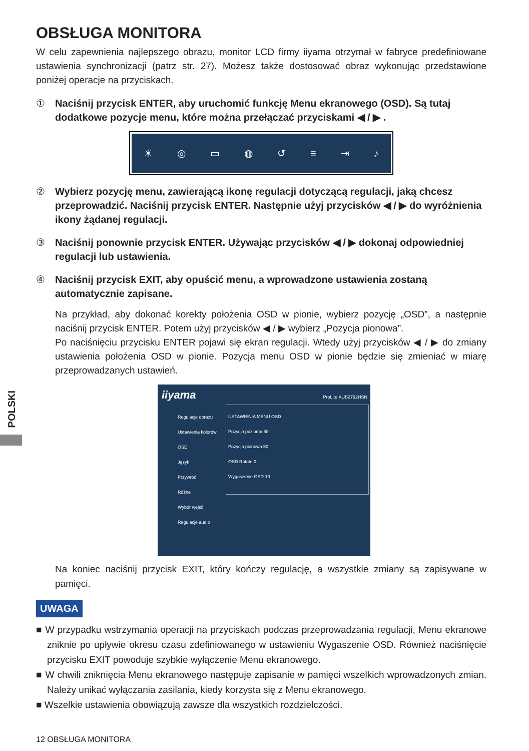POLSKI
OBSŁUGA MONITORA
W celu zapewnienia najlepszego obrazu, monitor LCD firmy iiyama otrzymał w fabryce predefiniowane ustawienia synchronizacji (patrz str. 27). Możesz także dostosować obraz wykonując przedstawione poniżej operacje na przyciskach.
① Naciśnij przycisk ENTER, aby uruchomić funkcję Menu ekranowego (OSD). Są tutaj dodatkowe pozycje menu, które można przełączać przyciskami ◀ / ▶ .
☀ ◎ ▭ ◍ ↺ ≡ ⇥ ♪
② Wybierz pozycję menu, zawierającą ikonę regulacji dotyczącą regulacji, jaką chcesz przeprowadzić. Naciśnij przycisk ENTER. Następnie użyj przycisków ◀ / ▶ do wyróżnienia ikony żądanej regulacji.
③ Naciśnij ponownie przycisk ENTER. Używając przycisków ◀ / ▶ dokonaj odpowiedniej regulacji lub ustawienia.
④ Naciśnij przycisk EXIT, aby opuścić menu, a wprowadzone ustawienia zostaną automatycznie zapisane.
Na przykład, aby dokonać korekty położenia OSD w pionie, wybierz pozycję „OSD”, a następnie naciśnij przycisk ENTER. Potem użyj przycisków ◀ / ▶ wybierz „Pozycja pionowa”.
Po naciśnięciu przycisku ENTER pojawi się ekran regulacji. Wtedy użyj przycisków ◀ / ▶ do zmiany ustawienia położenia OSD w pionie. Pozycja menu OSD w pionie będzie się zmieniać w miarę przeprowadzanych ustawień.
iiyama ProLite XUB2792HSN
Regulacje obrazu
Ustawienia kolorów
OSD
Język
Przywróć
Różne
Wybór wejść
Regulacje audio
USTAWIENIA MENU OSD
Pozycja pozioma 50
Pozycja pionowa 50
OSD Rotate 0
Wygaszenie OSD 10
Na koniec naciśnij przycisk EXIT, który kończy regulację, a wszystkie zmiany są zapisywane w pamięci.
UWAGA
■ W przypadku wstrzymania operacji na przyciskach podczas przeprowadzania regulacji, Menu ekranowe zniknie po upływie okresu czasu zdefiniowanego w ustawieniu Wygaszenie OSD. Również naciśnięcie przycisku EXIT powoduje szybkie wyłączenie Menu ekranowego.
■ W chwili zniknięcia Menu ekranowego następuje zapisanie w pamięci wszelkich wprowadzonych zmian. Należy unikać wyłączania zasilania, kiedy korzysta się z Menu ekranowego.
■ Wszelkie ustawienia obowiązują zawsze dla wszystkich rozdzielczości.
12 OBSŁUGA MONITORA